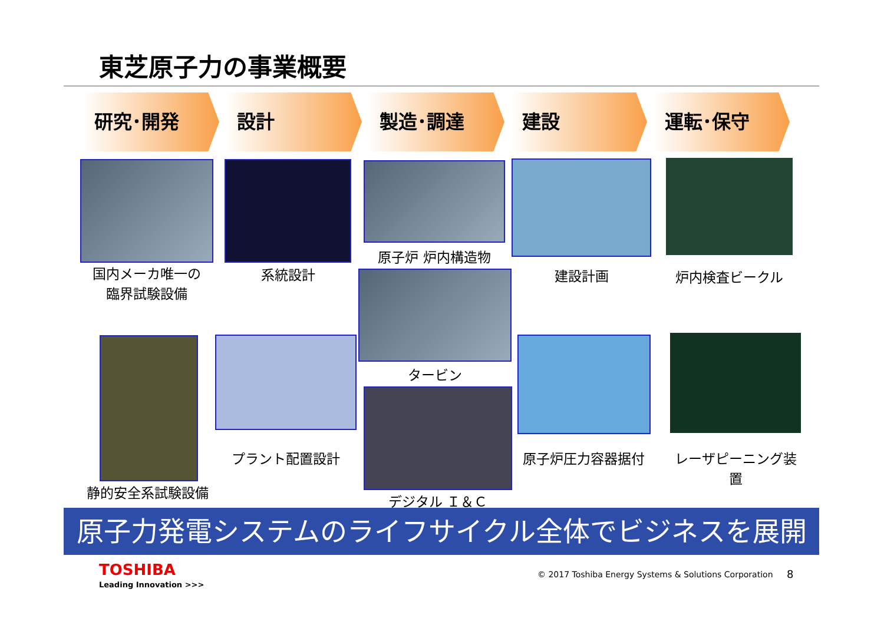東芝原子力の事業概要
研究･開発 設計 製造･調達 建設 運転･保守
国内メーカ唯一の
臨界試験設備
系統設計
原子炉 炉内構造物
建設計画 炉内検査ビークル
タービン
静的安全系試験設備
プラント配置設計
デジタル Ｉ＆Ｃ
原子炉圧力容器据付
レーザピーニング装置
原子力発電システムのライフサイクル全体でビジネスを展開
TOSHIBA
Leading Innovation >>>
© 2017 Toshiba Energy Systems & Solutions Corporation
8